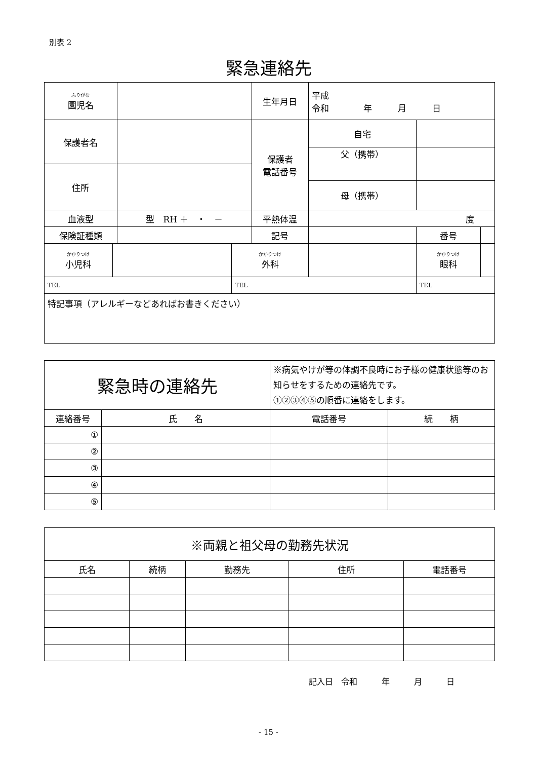別表 2
緊急連絡先
| ふりがな 園児名 | | | | 生年月日 | | 平成 令和 年 月 日 | | | |
| 保護者名 | | | | 保護者 電話番号 | | 自宅 | | | |
| | | | | | | 父（携帯） | | | |
| 住所 | | | | | | | | | |
| | | | | | | 母（携帯） | | | |
| 血液型 | | 型 RH ＋ ・ － | | 平熱体温 | | 度 | | | |
| 保険証種類 | | | | 記号 | | | | 番号 | |
| かかりつけ 小児科 | | | かかりつけ 外科 | | | | かかりつけ 眼科 | | |
| TEL | | | TEL | | | | TEL | | |
| 特記事項（アレルギーなどあればお書きください） | | | | | | | | | |
| 緊急時の連絡先 | | ※病気やけが等の体調不良時にお子様の健康状態等のお知らせをするための連絡先です。 ①②③④⑤の順番に連絡をします。 | |
| 連絡番号 | 氏 名 | 電話番号 | 続 柄 |
| ① | | | |
| ② | | | |
| ③ | | | |
| ④ | | | |
| ⑤ | | | |
| ※両親と祖父母の勤務先状況 | | | | |
| 氏名 | 続柄 | 勤務先 | 住所 | 電話番号 |
記入日　令和　　　年　　　月　　　日
- 15 -